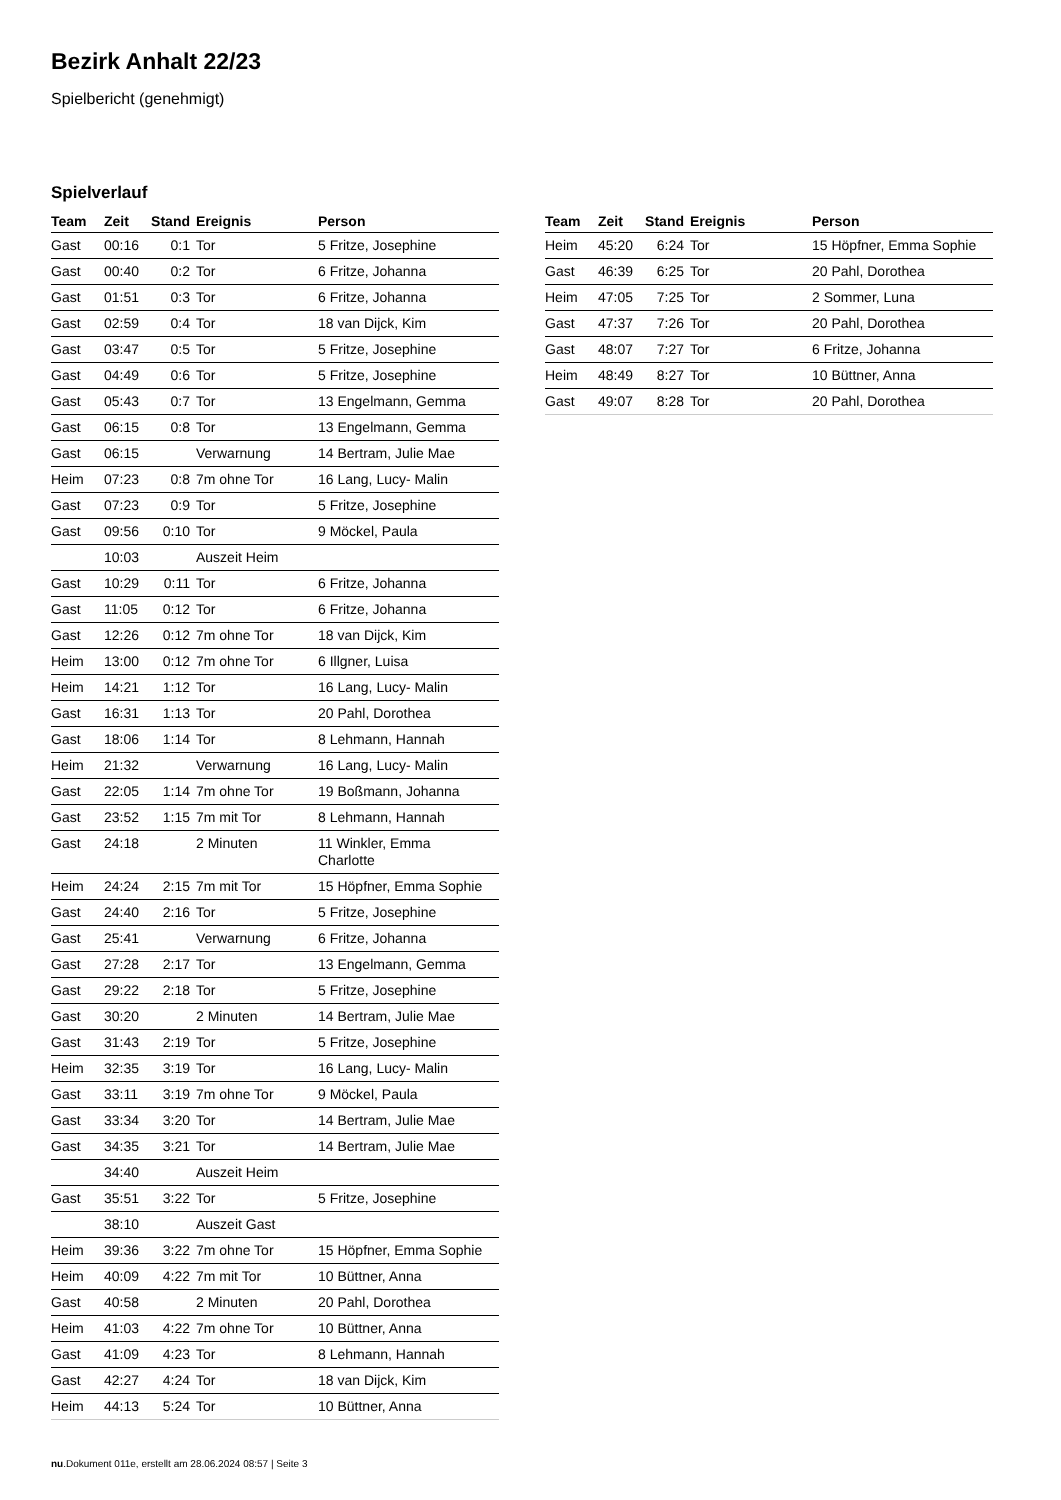Bezirk Anhalt 22/23
Spielbericht (genehmigt)
Spielverlauf
| Team | Zeit | Stand | Ereignis | Person |
| --- | --- | --- | --- | --- |
| Gast | 00:16 | 0:1 | Tor | 5 Fritze, Josephine |
| Gast | 00:40 | 0:2 | Tor | 6 Fritze, Johanna |
| Gast | 01:51 | 0:3 | Tor | 6 Fritze, Johanna |
| Gast | 02:59 | 0:4 | Tor | 18 van Dijck, Kim |
| Gast | 03:47 | 0:5 | Tor | 5 Fritze, Josephine |
| Gast | 04:49 | 0:6 | Tor | 5 Fritze, Josephine |
| Gast | 05:43 | 0:7 | Tor | 13 Engelmann, Gemma |
| Gast | 06:15 | 0:8 | Tor | 13 Engelmann, Gemma |
| Gast | 06:15 | | Verwarnung | 14 Bertram, Julie Mae |
| Heim | 07:23 | 0:8 | 7m ohne Tor | 16 Lang, Lucy- Malin |
| Gast | 07:23 | 0:9 | Tor | 5 Fritze, Josephine |
| Gast | 09:56 | 0:10 | Tor | 9 Möckel, Paula |
| | 10:03 | | Auszeit Heim | |
| Gast | 10:29 | 0:11 | Tor | 6 Fritze, Johanna |
| Gast | 11:05 | 0:12 | Tor | 6 Fritze, Johanna |
| Gast | 12:26 | 0:12 | 7m ohne Tor | 18 van Dijck, Kim |
| Heim | 13:00 | 0:12 | 7m ohne Tor | 6 Illgner, Luisa |
| Heim | 14:21 | 1:12 | Tor | 16 Lang, Lucy- Malin |
| Gast | 16:31 | 1:13 | Tor | 20 Pahl, Dorothea |
| Gast | 18:06 | 1:14 | Tor | 8 Lehmann, Hannah |
| Heim | 21:32 | | Verwarnung | 16 Lang, Lucy- Malin |
| Gast | 22:05 | 1:14 | 7m ohne Tor | 19 Boßmann, Johanna |
| Gast | 23:52 | 1:15 | 7m mit Tor | 8 Lehmann, Hannah |
| Gast | 24:18 | | 2 Minuten | 11 Winkler, Emma Charlotte |
| Heim | 24:24 | 2:15 | 7m mit Tor | 15 Höpfner, Emma Sophie |
| Gast | 24:40 | 2:16 | Tor | 5 Fritze, Josephine |
| Gast | 25:41 | | Verwarnung | 6 Fritze, Johanna |
| Gast | 27:28 | 2:17 | Tor | 13 Engelmann, Gemma |
| Gast | 29:22 | 2:18 | Tor | 5 Fritze, Josephine |
| Gast | 30:20 | | 2 Minuten | 14 Bertram, Julie Mae |
| Gast | 31:43 | 2:19 | Tor | 5 Fritze, Josephine |
| Heim | 32:35 | 3:19 | Tor | 16 Lang, Lucy- Malin |
| Gast | 33:11 | 3:19 | 7m ohne Tor | 9 Möckel, Paula |
| Gast | 33:34 | 3:20 | Tor | 14 Bertram, Julie Mae |
| Gast | 34:35 | 3:21 | Tor | 14 Bertram, Julie Mae |
| | 34:40 | | Auszeit Heim | |
| Gast | 35:51 | 3:22 | Tor | 5 Fritze, Josephine |
| | 38:10 | | Auszeit Gast | |
| Heim | 39:36 | 3:22 | 7m ohne Tor | 15 Höpfner, Emma Sophie |
| Heim | 40:09 | 4:22 | 7m mit Tor | 10 Büttner, Anna |
| Gast | 40:58 | | 2 Minuten | 20 Pahl, Dorothea |
| Heim | 41:03 | 4:22 | 7m ohne Tor | 10 Büttner, Anna |
| Gast | 41:09 | 4:23 | Tor | 8 Lehmann, Hannah |
| Gast | 42:27 | 4:24 | Tor | 18 van Dijck, Kim |
| Heim | 44:13 | 5:24 | Tor | 10 Büttner, Anna |
| Team | Zeit | Stand | Ereignis | Person |
| --- | --- | --- | --- | --- |
| Heim | 45:20 | 6:24 | Tor | 15 Höpfner, Emma Sophie |
| Gast | 46:39 | 6:25 | Tor | 20 Pahl, Dorothea |
| Heim | 47:05 | 7:25 | Tor | 2 Sommer, Luna |
| Gast | 47:37 | 7:26 | Tor | 20 Pahl, Dorothea |
| Gast | 48:07 | 7:27 | Tor | 6 Fritze, Johanna |
| Heim | 48:49 | 8:27 | Tor | 10 Büttner, Anna |
| Gast | 49:07 | 8:28 | Tor | 20 Pahl, Dorothea |
nu.Dokument 011e, erstellt am 28.06.2024 08:57 | Seite 3